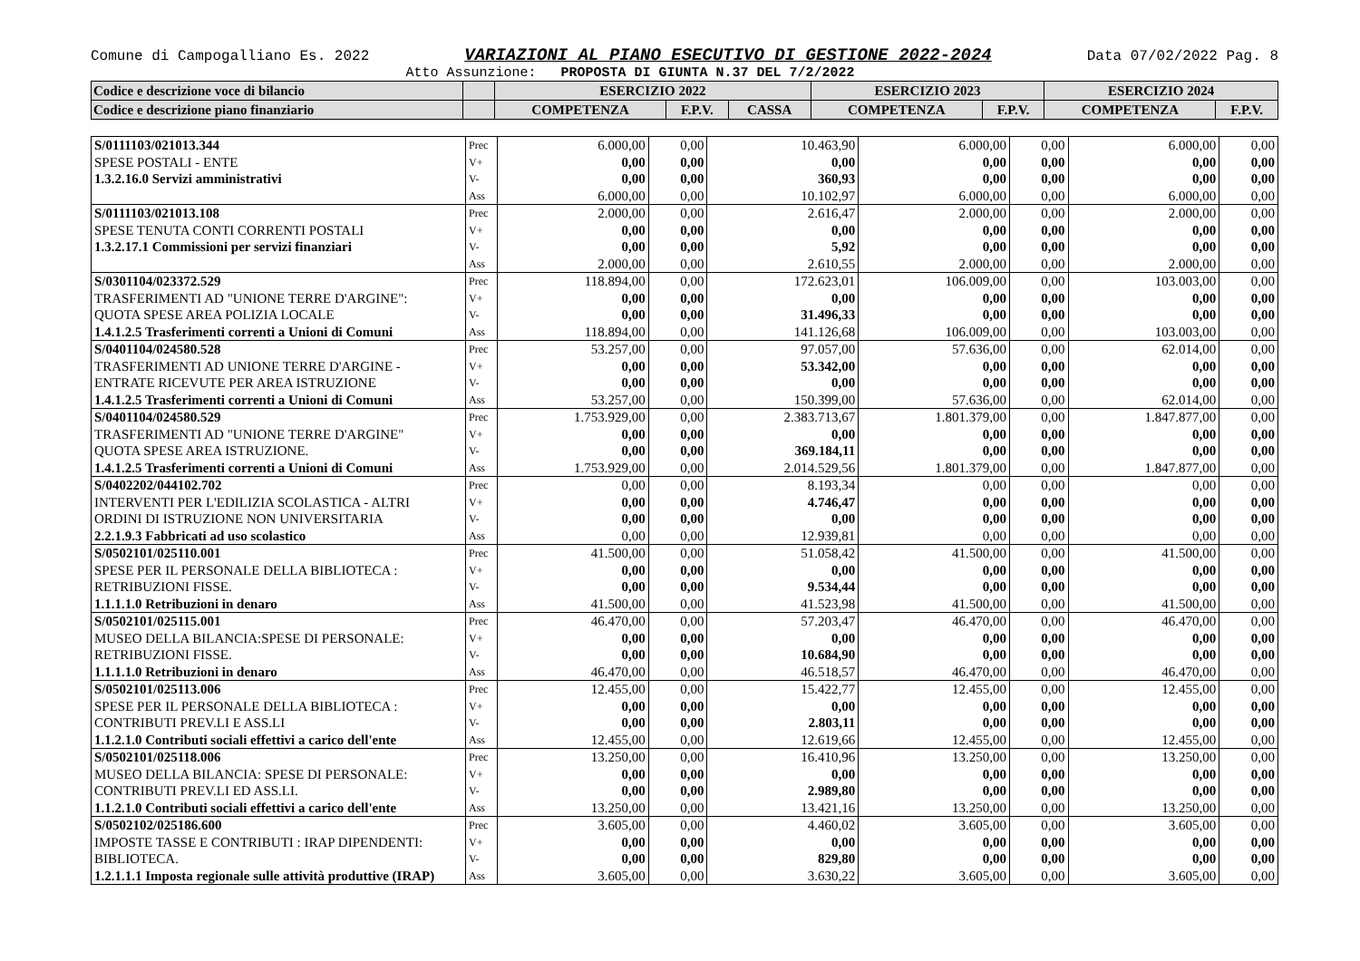Comune di Campogalliano Es. 2022 VARIAZIONI AL PIANO ESECUTIVO DI GESTIONE 2022-2024 Data 07/02/2022 Pag. 8
Atto Assunzione: PROPOSTA DI GIUNTA N.37 DEL 7/2/2022
| Codice e descrizione voce di bilancio | | ESERCIZIO 2022 | | | ESERCIZIO 2023 | | ESERCIZIO 2024 | |
| --- | --- | --- | --- | --- | --- | --- | --- | --- |
| Codice e descrizione piano finanziario | | COMPETENZA | F.P.V. | CASSA | COMPETENZA | F.P.V. | COMPETENZA | F.P.V. |
| S/0111103/021013.344 | Prec | 6.000,00 | 0,00 | 10.463,90 | 6.000,00 | 0,00 | 6.000,00 | 0,00 |
| SPESE POSTALI - ENTE | V+ | 0,00 | 0,00 | 0,00 | 0,00 | 0,00 | 0,00 | 0,00 |
| 1.3.2.16.0 Servizi amministrativi | V- | 0,00 | 0,00 | 360,93 | 0,00 | 0,00 | 0,00 | 0,00 |
| | Ass | 6.000,00 | 0,00 | 10.102,97 | 6.000,00 | 0,00 | 6.000,00 | 0,00 |
| S/0111103/021013.108 | Prec | 2.000,00 | 0,00 | 2.616,47 | 2.000,00 | 0,00 | 2.000,00 | 0,00 |
| SPESE TENUTA CONTI CORRENTI POSTALI | V+ | 0,00 | 0,00 | 0,00 | 0,00 | 0,00 | 0,00 | 0,00 |
| 1.3.2.17.1 Commissioni per servizi finanziari | V- | 0,00 | 0,00 | 5,92 | 0,00 | 0,00 | 0,00 | 0,00 |
| | Ass | 2.000,00 | 0,00 | 2.610,55 | 2.000,00 | 0,00 | 2.000,00 | 0,00 |
| S/0301104/023372.529 | Prec | 118.894,00 | 0,00 | 172.623,01 | 106.009,00 | 0,00 | 103.003,00 | 0,00 |
| TRASFERIMENTI AD "UNIONE TERRE D'ARGINE": | V+ | 0,00 | 0,00 | 0,00 | 0,00 | 0,00 | 0,00 | 0,00 |
| QUOTA SPESE AREA POLIZIA LOCALE | V- | 0,00 | 0,00 | 31.496,33 | 0,00 | 0,00 | 0,00 | 0,00 |
| 1.4.1.2.5 Trasferimenti correnti a Unioni di Comuni | Ass | 118.894,00 | 0,00 | 141.126,68 | 106.009,00 | 0,00 | 103.003,00 | 0,00 |
| S/0401104/024580.528 | Prec | 53.257,00 | 0,00 | 97.057,00 | 57.636,00 | 0,00 | 62.014,00 | 0,00 |
| TRASFERIMENTI AD UNIONE TERRE D'ARGINE - | V+ | 0,00 | 0,00 | 53.342,00 | 0,00 | 0,00 | 0,00 | 0,00 |
| ENTRATE RICEVUTE PER AREA ISTRUZIONE | V- | 0,00 | 0,00 | 0,00 | 0,00 | 0,00 | 0,00 | 0,00 |
| 1.4.1.2.5 Trasferimenti correnti a Unioni di Comuni | Ass | 53.257,00 | 0,00 | 150.399,00 | 57.636,00 | 0,00 | 62.014,00 | 0,00 |
| S/0401104/024580.529 | Prec | 1.753.929,00 | 0,00 | 2.383.713,67 | 1.801.379,00 | 0,00 | 1.847.877,00 | 0,00 |
| TRASFERIMENTI AD "UNIONE TERRE D'ARGINE" | V+ | 0,00 | 0,00 | 0,00 | 0,00 | 0,00 | 0,00 | 0,00 |
| QUOTA SPESE AREA ISTRUZIONE. | V- | 0,00 | 0,00 | 369.184,11 | 0,00 | 0,00 | 0,00 | 0,00 |
| 1.4.1.2.5 Trasferimenti correnti a Unioni di Comuni | Ass | 1.753.929,00 | 0,00 | 2.014.529,56 | 1.801.379,00 | 0,00 | 1.847.877,00 | 0,00 |
| S/0402202/044102.702 | Prec | 0,00 | 0,00 | 8.193,34 | 0,00 | 0,00 | 0,00 | 0,00 |
| INTERVENTI PER L'EDILIZIA SCOLASTICA - ALTRI | V+ | 0,00 | 0,00 | 4.746,47 | 0,00 | 0,00 | 0,00 | 0,00 |
| ORDINI DI ISTRUZIONE NON UNIVERSITARIA | V- | 0,00 | 0,00 | 0,00 | 0,00 | 0,00 | 0,00 | 0,00 |
| 2.2.1.9.3 Fabbricati ad uso scolastico | Ass | 0,00 | 0,00 | 12.939,81 | 0,00 | 0,00 | 0,00 | 0,00 |
| S/0502101/025110.001 | Prec | 41.500,00 | 0,00 | 51.058,42 | 41.500,00 | 0,00 | 41.500,00 | 0,00 |
| SPESE PER IL PERSONALE DELLA BIBLIOTECA : | V+ | 0,00 | 0,00 | 0,00 | 0,00 | 0,00 | 0,00 | 0,00 |
| RETRIBUZIONI FISSE. | V- | 0,00 | 0,00 | 9.534,44 | 0,00 | 0,00 | 0,00 | 0,00 |
| 1.1.1.1.0 Retribuzioni in denaro | Ass | 41.500,00 | 0,00 | 41.523,98 | 41.500,00 | 0,00 | 41.500,00 | 0,00 |
| S/0502101/025115.001 | Prec | 46.470,00 | 0,00 | 57.203,47 | 46.470,00 | 0,00 | 46.470,00 | 0,00 |
| MUSEO DELLA BILANCIA:SPESE DI PERSONALE: | V+ | 0,00 | 0,00 | 0,00 | 0,00 | 0,00 | 0,00 | 0,00 |
| RETRIBUZIONI FISSE. | V- | 0,00 | 0,00 | 10.684,90 | 0,00 | 0,00 | 0,00 | 0,00 |
| 1.1.1.1.0 Retribuzioni in denaro | Ass | 46.470,00 | 0,00 | 46.518,57 | 46.470,00 | 0,00 | 46.470,00 | 0,00 |
| S/0502101/025113.006 | Prec | 12.455,00 | 0,00 | 15.422,77 | 12.455,00 | 0,00 | 12.455,00 | 0,00 |
| SPESE PER IL PERSONALE DELLA BIBLIOTECA : | V+ | 0,00 | 0,00 | 0,00 | 0,00 | 0,00 | 0,00 | 0,00 |
| CONTRIBUTI PREV.LI E ASS.LI | V- | 0,00 | 0,00 | 2.803,11 | 0,00 | 0,00 | 0,00 | 0,00 |
| 1.1.2.1.0 Contributi sociali effettivi a carico dell'ente | Ass | 12.455,00 | 0,00 | 12.619,66 | 12.455,00 | 0,00 | 12.455,00 | 0,00 |
| S/0502101/025118.006 | Prec | 13.250,00 | 0,00 | 16.410,96 | 13.250,00 | 0,00 | 13.250,00 | 0,00 |
| MUSEO DELLA BILANCIA: SPESE DI PERSONALE: | V+ | 0,00 | 0,00 | 0,00 | 0,00 | 0,00 | 0,00 | 0,00 |
| CONTRIBUTI PREV.LI ED ASS.LI. | V- | 0,00 | 0,00 | 2.989,80 | 0,00 | 0,00 | 0,00 | 0,00 |
| 1.1.2.1.0 Contributi sociali effettivi a carico dell'ente | Ass | 13.250,00 | 0,00 | 13.421,16 | 13.250,00 | 0,00 | 13.250,00 | 0,00 |
| S/0502102/025186.600 | Prec | 3.605,00 | 0,00 | 4.460,02 | 3.605,00 | 0,00 | 3.605,00 | 0,00 |
| IMPOSTE TASSE E CONTRIBUTI : IRAP DIPENDENTI: | V+ | 0,00 | 0,00 | 0,00 | 0,00 | 0,00 | 0,00 | 0,00 |
| BIBLIOTECA. | V- | 0,00 | 0,00 | 829,80 | 0,00 | 0,00 | 0,00 | 0,00 |
| 1.2.1.1.1 Imposta regionale sulle attività produttive (IRAP) | Ass | 3.605,00 | 0,00 | 3.630,22 | 3.605,00 | 0,00 | 3.605,00 | 0,00 |